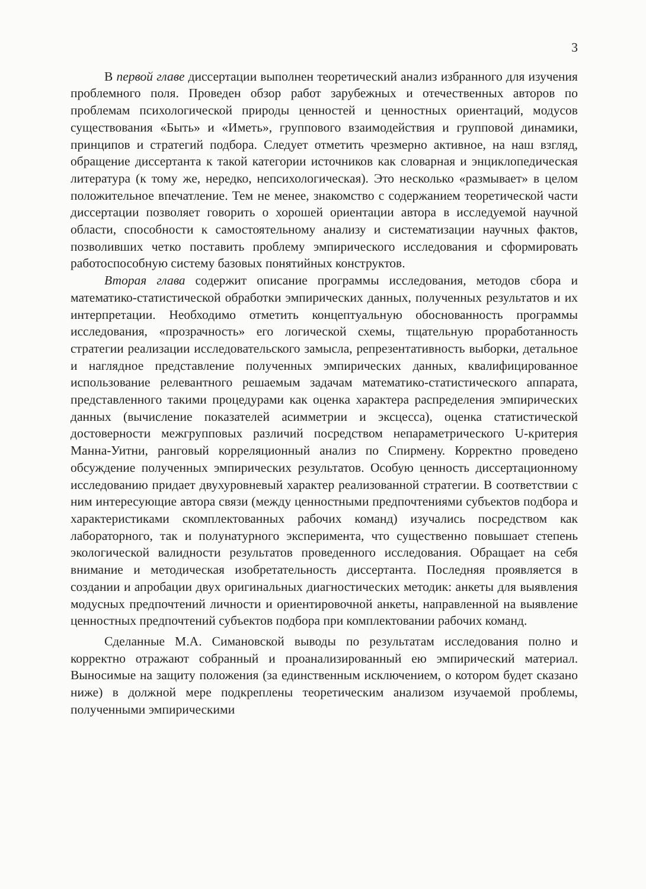3
В первой главе диссертации выполнен теоретический анализ избранного для изучения проблемного поля. Проведен обзор работ зарубежных и отечественных авторов по проблемам психологической природы ценностей и ценностных ориентаций, модусов существования «Быть» и «Иметь», группового взаимодействия и групповой динамики, принципов и стратегий подбора. Следует отметить чрезмерно активное, на наш взгляд, обращение диссертанта к такой категории источников как словарная и энциклопедическая литература (к тому же, нередко, непсихологическая). Это несколько «размывает» в целом положительное впечатление. Тем не менее, знакомство с содержанием теоретической части диссертации позволяет говорить о хорошей ориентации автора в исследуемой научной области, способности к самостоятельному анализу и систематизации научных фактов, позволивших четко поставить проблему эмпирического исследования и сформировать работоспособную систему базовых понятийных конструктов.
Вторая глава содержит описание программы исследования, методов сбора и математико-статистической обработки эмпирических данных, полученных результатов и их интерпретации. Необходимо отметить концептуальную обоснованность программы исследования, «прозрачность» его логической схемы, тщательную проработанность стратегии реализации исследовательского замысла, репрезентативность выборки, детальное и наглядное представление полученных эмпирических данных, квалифицированное использование релевантного решаемым задачам математико-статистического аппарата, представленного такими процедурами как оценка характера распределения эмпирических данных (вычисление показателей асимметрии и эксцесса), оценка статистической достоверности межгрупповых различий посредством непараметрического U-критерия Манна-Уитни, ранговый корреляционный анализ по Спирмену. Корректно проведено обсуждение полученных эмпирических результатов. Особую ценность диссертационному исследованию придает двухуровневый характер реализованной стратегии. В соответствии с ним интересующие автора связи (между ценностными предпочтениями субъектов подбора и характеристиками скомплектованных рабочих команд) изучались посредством как лабораторного, так и полунатурного эксперимента, что существенно повышает степень экологической валидности результатов проведенного исследования. Обращает на себя внимание и методическая изобретательность диссертанта. Последняя проявляется в создании и апробации двух оригинальных диагностических методик: анкеты для выявления модусных предпочтений личности и ориентировочной анкеты, направленной на выявление ценностных предпочтений субъектов подбора при комплектовании рабочих команд.
Сделанные М.А. Симановской выводы по результатам исследования полно и корректно отражают собранный и проанализированный ею эмпирический материал. Выносимые на защиту положения (за единственным исключением, о котором будет сказано ниже) в должной мере подкреплены теоретическим анализом изучаемой проблемы, полученными эмпирическими